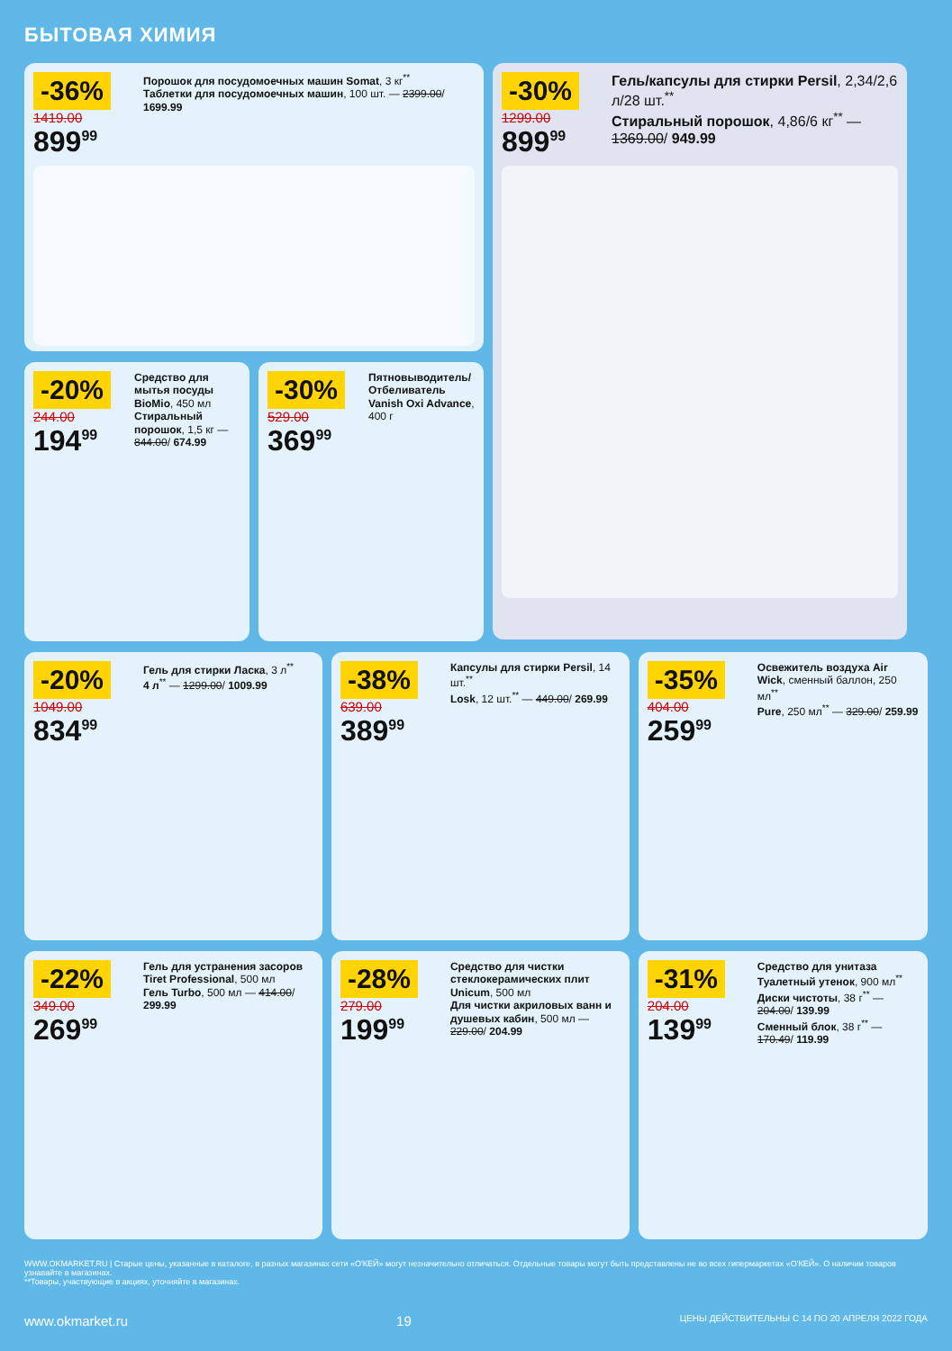БЫТОВАЯ ХИМИЯ
-36%
1419.00
899<sup>99</sup>
Порошок для посудомоечных машин Somat, 3 кг<sup>**</sup>
Таблетки для посудомоечных машин, 100 шт. — 2399.00/ 1699.99
-30%
1299.00
899<sup>99</sup>
Гель/капсулы для стирки Persil, 2,34/2,6 л/28 шт.<sup>**</sup>
Стиральный порошок, 4,86/6 кг<sup>**</sup> — 1369.00/ 949.99
-20%
244.00
194<sup>99</sup>
Средство для мытья посуды BioMio, 450 мл
Стиральный порошок, 1,5 кг — 844.00/ 674.99
-30%
529.00
369<sup>99</sup>
Пятновыводитель/ Отбеливатель Vanish Oxi Advance, 400 г
-20%
1049.00
834<sup>99</sup>
Гель для стирки Ласка, 3 л<sup>**</sup>
4 л<sup>**</sup> — 1299.00/ 1009.99
-38%
639.00
389<sup>99</sup>
Капсулы для стирки Persil, 14 шт.<sup>**</sup>
Losk, 12 шт.<sup>**</sup> — 449.00/ 269.99
-35%
404.00
259<sup>99</sup>
Освежитель воздуха Air Wick, сменный баллон, 250 мл<sup>**</sup>
Pure, 250 мл<sup>**</sup> — 329.00/ 259.99
-22%
349.00
269<sup>99</sup>
Гель для устранения засоров Tiret Professional, 500 мл
Гель Turbo, 500 мл — 414.00/ 299.99
-28%
279.00
199<sup>99</sup>
Средство для чистки стеклокерамических плит Unicum, 500 мл
Для чистки акриловых ванн и душевых кабин, 500 мл — 229.00/ 204.99
-31%
204.00
139<sup>99</sup>
Средство для унитаза Туалетный утенок, 900 мл<sup>**</sup>
Диски чистоты, 38 г<sup>**</sup> — 204.00/ 139.99
Сменный блок, 38 г<sup>**</sup> — 170.49/ 119.99
WWW.OKMARKET.RU | Старые цены, указанные в каталоге, в разных магазинах сети «О'КЕЙ» могут незначительно отличаться. Отдельные товары могут быть представлены не во всех гипермаркетах «О'КЕЙ». О наличии товаров узнавайте в магазинах.
**Товары, участвующие в акциях, уточняйте в магазинах.
www.okmarket.ru 19 ЦЕНЫ ДЕЙСТВИТЕЛЬНЫ С 14 ПО 20 АПРЕЛЯ 2022 ГОДА